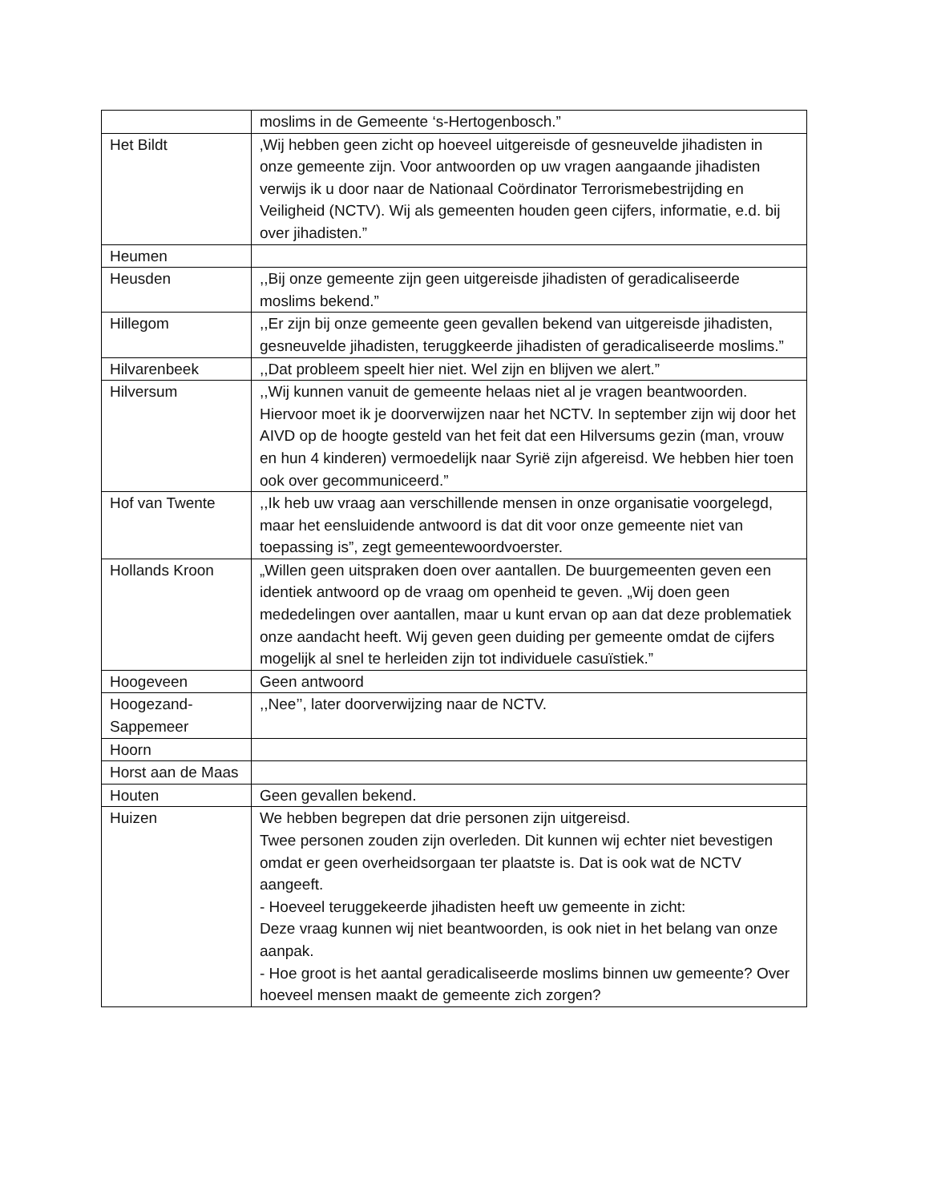| | moslims in de Gemeente ‘s-Hertogenbosch.” |
| Het Bildt | ‚Wij hebben geen zicht op hoeveel uitgereisde of gesneuvelde jihadisten in onze gemeente zijn. Voor antwoorden op uw vragen aangaande jihadisten verwijs ik u door naar de Nationaal Coördinator Terrorismebestrijding en Veiligheid (NCTV). Wij als gemeenten houden geen cijfers, informatie, e.d. bij over jihadisten.” |
| Heumen | |
| Heusden | ,,Bij onze gemeente zijn geen uitgereisde jihadisten of geradicaliseerde moslims bekend.” |
| Hillegom | ,,Er zijn bij onze gemeente geen gevallen bekend van uitgereisde jihadisten, gesneuvelde jihadisten, teruggkeerde jihadisten of geradicaliseerde moslims.” |
| Hilvarenbeek | ,,Dat probleem speelt hier niet. Wel zijn en blijven we alert.” |
| Hilversum | ,,Wij kunnen vanuit de gemeente helaas niet al je vragen beantwoorden. Hiervoor moet ik je doorverwijzen naar het NCTV. In september zijn wij door het AIVD op de hoogte gesteld van het feit dat een Hilversums gezin (man, vrouw en hun 4 kinderen) vermoedelijk naar Syrië zijn afgereisd. We hebben hier toen ook over gecommuniceerd.” |
| Hof van Twente | ,,Ik heb uw vraag aan verschillende mensen in onze organisatie voorgelegd, maar het eensluidende antwoord is dat dit voor onze gemeente niet van toepassing is”, zegt gemeentewoordvoerster. |
| Hollands Kroon | „Willen geen uitspraken doen over aantallen. De buurgemeenten geven een identiek antwoord op de vraag om openheid te geven. „Wij doen geen mededelingen over aantallen, maar u kunt ervan op aan dat deze problematiek onze aandacht heeft. Wij geven geen duiding per gemeente omdat de cijfers mogelijk al snel te herleiden zijn tot individuele casuïstiek.” |
| Hoogeveen | Geen antwoord |
| Hoogezand-Sappemeer | ,,Nee’’, later doorverwijzing naar de NCTV. |
| Hoorn | |
| Horst aan de Maas | |
| Houten | Geen gevallen bekend. |
| Huizen | We hebben begrepen dat drie personen zijn uitgereisd. Twee personen zouden zijn overleden. Dit kunnen wij echter niet bevestigen omdat er geen overheidsorgaan ter plaatste is. Dat is ook wat de NCTV aangeeft. - Hoeveel teruggekeerde jihadisten heeft uw gemeente in zicht: Deze vraag kunnen wij niet beantwoorden, is ook niet in het belang van onze aanpak. - Hoe groot is het aantal geradicaliseerde moslims binnen uw gemeente? Over hoeveel mensen maakt de gemeente zich zorgen? |